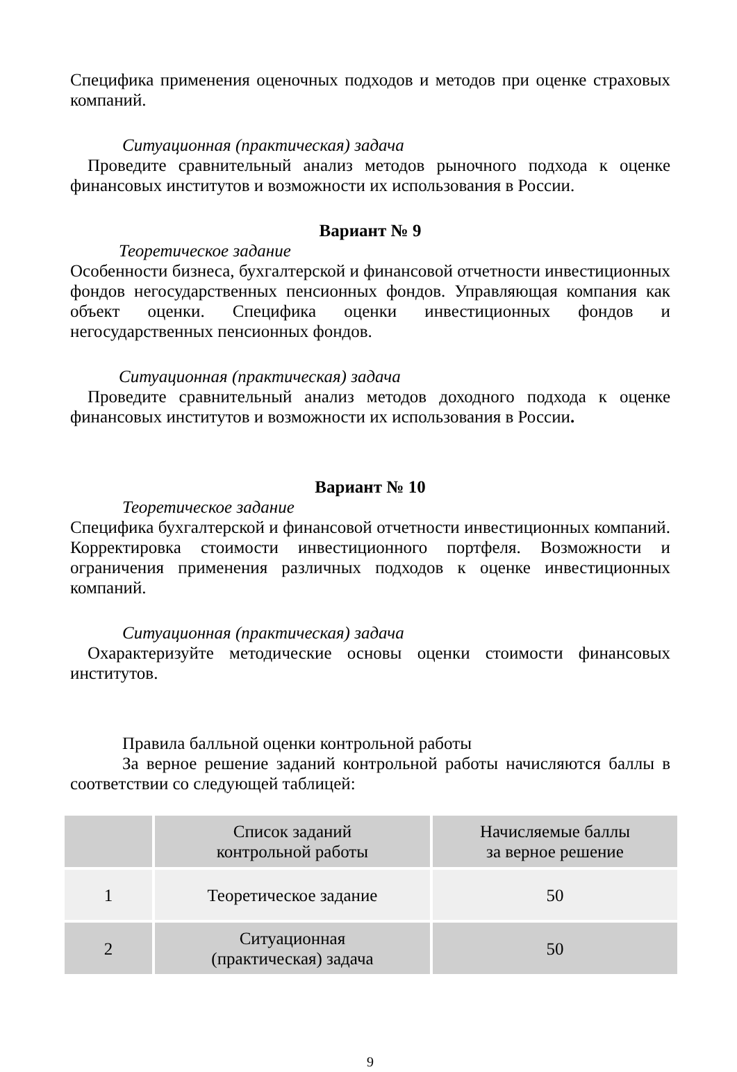Специфика применения оценочных подходов и методов при оценке страховых компаний.
Ситуационная (практическая) задача
Проведите сравнительный анализ методов рыночного подхода к оценке финансовых институтов и возможности их использования в России.
Вариант № 9
Теоретическое задание
Особенности бизнеса, бухгалтерской и финансовой отчетности инвестиционных фондов негосударственных пенсионных фондов. Управляющая компания как объект оценки. Специфика оценки инвестиционных фондов и негосударственных пенсионных фондов.
Ситуационная (практическая) задача
Проведите сравнительный анализ методов доходного подхода к оценке финансовых институтов и возможности их использования в России.
Вариант № 10
Теоретическое задание
Специфика бухгалтерской и финансовой отчетности инвестиционных компаний. Корректировка стоимости инвестиционного портфеля. Возможности и ограничения применения различных подходов к оценке инвестиционных компаний.
Ситуационная (практическая) задача
Охарактеризуйте методические основы оценки стоимости финансовых институтов.
Правила балльной оценки контрольной работы
За верное решение заданий контрольной работы начисляются баллы в соответствии со следующей таблицей:
| | Список заданий контрольной работы | Начисляемые баллы за верное решение |
| 1 | Теоретическое задание | 50 |
| 2 | Ситуационная (практическая) задача | 50 |
9